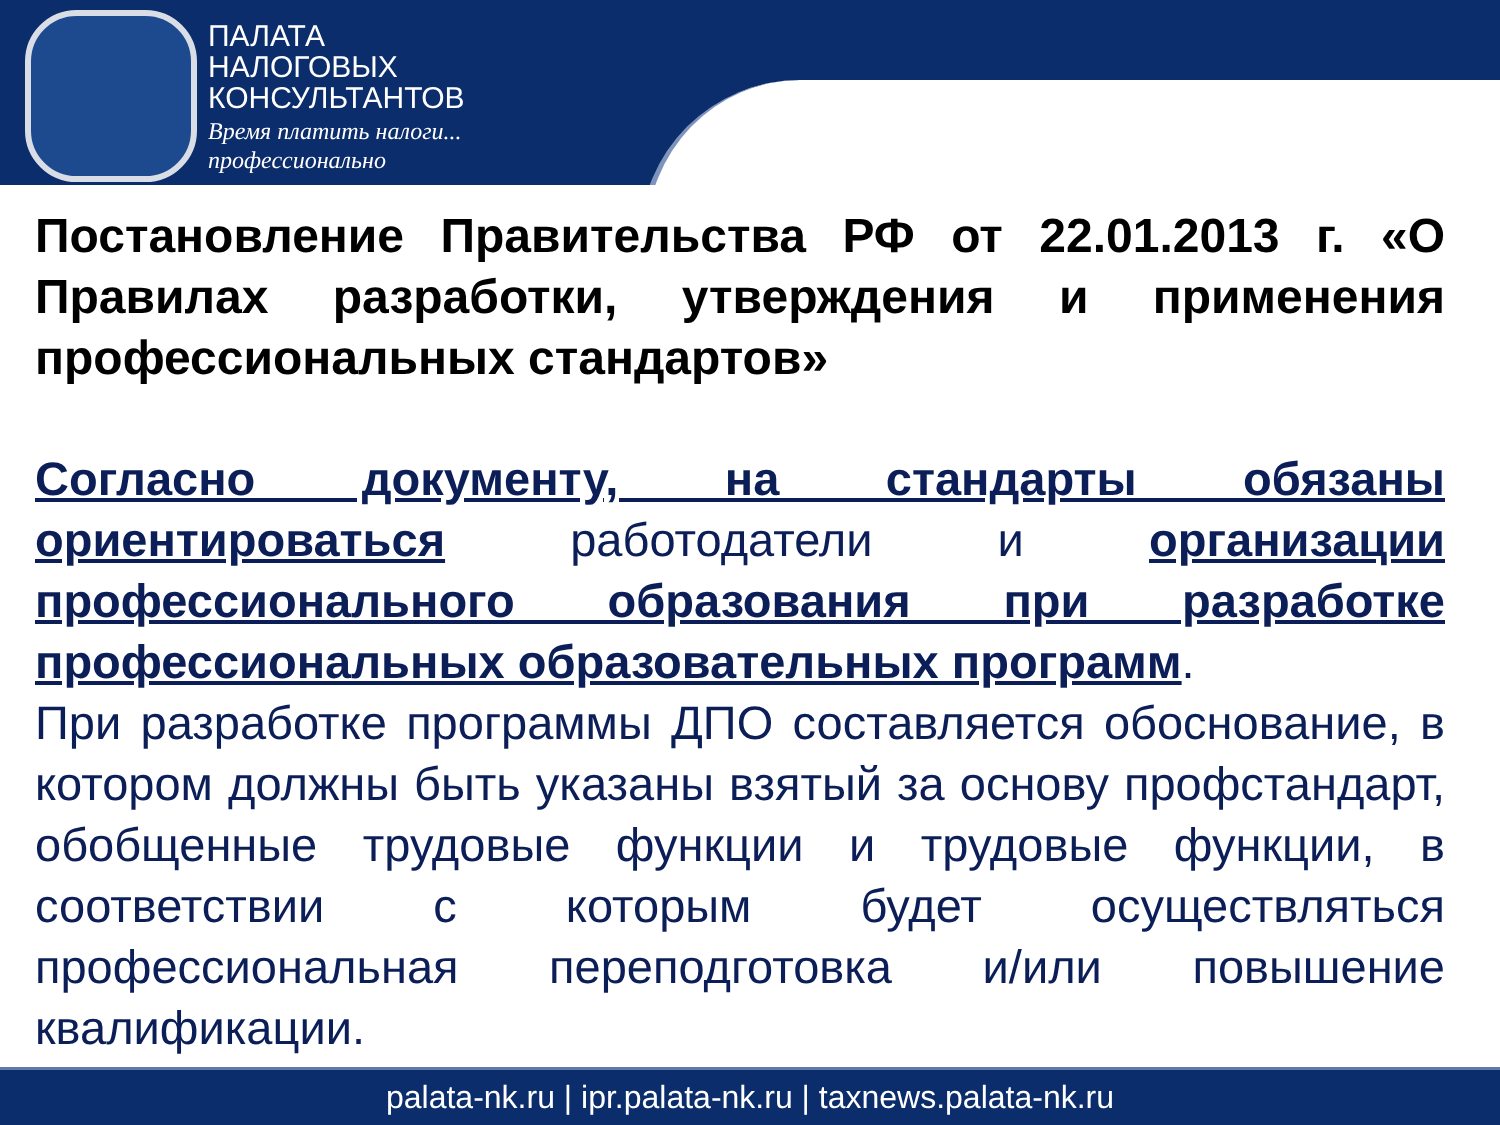ПАЛАТА
НАЛОГОВЫХ
КОНСУЛЬТАНТОВ
Время платить налоги...
профессионально
Постановление Правительства РФ от 22.01.2013 г. «О Правилах разработки, утверждения и применения профессиональных стандартов»
Согласно документу, на стандарты обязаны ориентироваться работодатели и организации профессионального образования при разработке профессиональных образовательных программ.
При разработке программы ДПО составляется обоснование, в котором должны быть указаны взятый за основу профстандарт, обобщенные трудовые функции и трудовые функции, в соответствии с которым будет осуществляться профессиональная переподготовка и/или повышение квалификации.
palata-nk.ru | ipr.palata-nk.ru | taxnews.palata-nk.ru